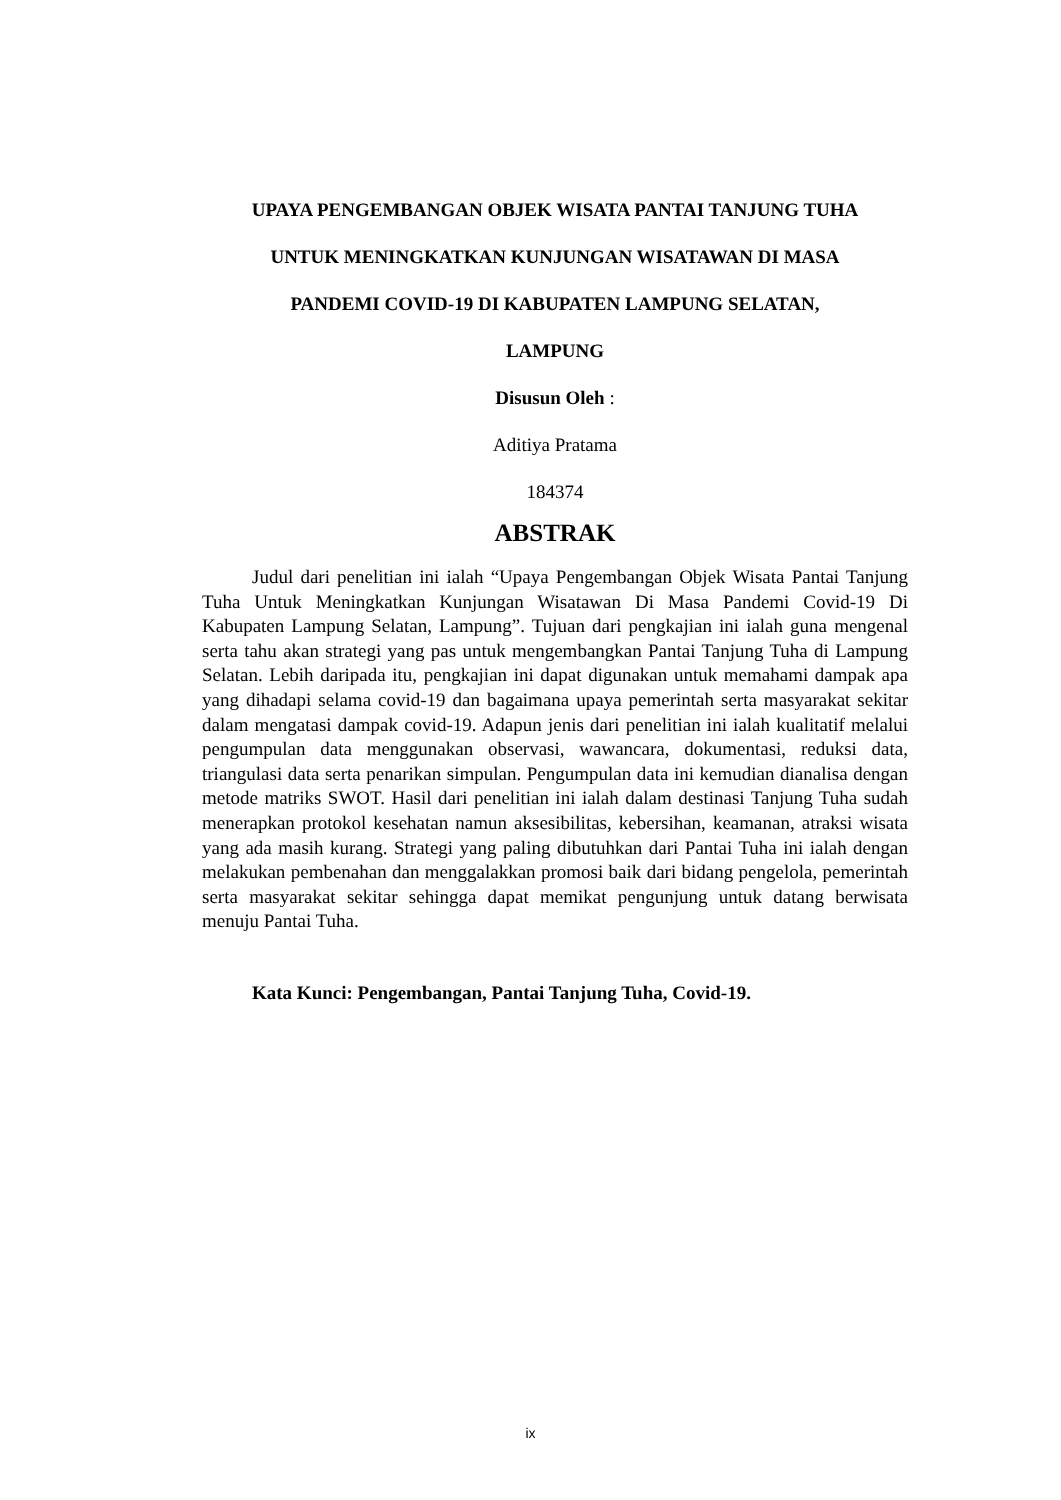UPAYA PENGEMBANGAN OBJEK WISATA PANTAI TANJUNG TUHA
UNTUK MENINGKATKAN KUNJUNGAN WISATAWAN DI MASA
PANDEMI COVID-19 DI KABUPATEN LAMPUNG SELATAN,
LAMPUNG
Disusun Oleh :
Aditiya Pratama
184374
ABSTRAK
Judul dari penelitian ini ialah “Upaya Pengembangan Objek Wisata Pantai Tanjung Tuha Untuk Meningkatkan Kunjungan Wisatawan Di Masa Pandemi Covid-19 Di Kabupaten Lampung Selatan, Lampung”. Tujuan dari pengkajian ini ialah guna mengenal serta tahu akan strategi yang pas untuk mengembangkan Pantai Tanjung Tuha di Lampung Selatan. Lebih daripada itu, pengkajian ini dapat digunakan untuk memahami dampak apa yang dihadapi selama covid-19 dan bagaimana upaya pemerintah serta masyarakat sekitar dalam mengatasi dampak covid-19. Adapun jenis dari penelitian ini ialah kualitatif melalui pengumpulan data menggunakan observasi, wawancara, dokumentasi, reduksi data, triangulasi data serta penarikan simpulan. Pengumpulan data ini kemudian dianalisa dengan metode matriks SWOT. Hasil dari penelitian ini ialah dalam destinasi Tanjung Tuha sudah menerapkan protokol kesehatan namun aksesibilitas, kebersihan, keamanan, atraksi wisata yang ada masih kurang. Strategi yang paling dibutuhkan dari Pantai Tuha ini ialah dengan melakukan pembenahan dan menggalakkan promosi baik dari bidang pengelola, pemerintah serta masyarakat sekitar sehingga dapat memikat pengunjung untuk datang berwisata menuju Pantai Tuha.
Kata Kunci: Pengembangan, Pantai Tanjung Tuha, Covid-19.
ix